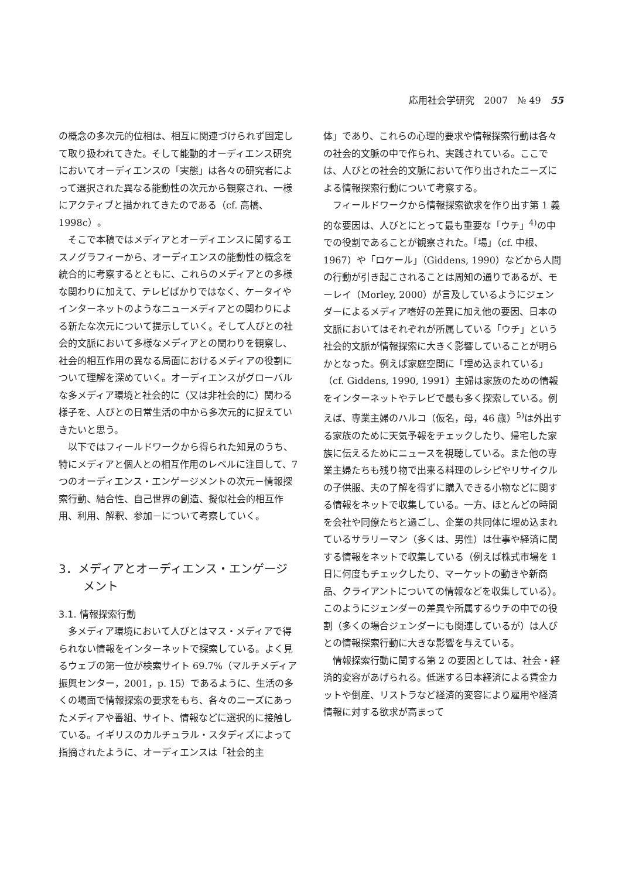応用社会学研究　2007　№ 49　55
の概念の多次元的位相は、相互に関連づけられず固定して取り扱われてきた。そして能動的オーディエンス研究においてオーディエンスの「実態」は各々の研究者によって選択された異なる能動性の次元から観察され、一様にアクティブと描かれてきたのである（cf. 高橋、1998c）。
そこで本稿ではメディアとオーディエンスに関するエスノグラフィーから、オーディエンスの能動性の概念を統合的に考察するとともに、これらのメディアとの多様な関わりに加えて、テレビばかりではなく、ケータイやインターネットのようなニューメディアとの関わりによる新たな次元について提示していく。そして人びとの社会的文脈において多様なメディアとの関わりを観察し、社会的相互作用の異なる局面におけるメディアの役割について理解を深めていく。オーディエンスがグローバルな多メディア環境と社会的に（又は非社会的に）関わる様子を、人びとの日常生活の中から多次元的に捉えていきたいと思う。
以下ではフィールドワークから得られた知見のうち、特にメディアと個人との相互作用のレベルに注目して、7 つのオーディエンス・エンゲージメントの次元－情報探索行動、結合性、自己世界の創造、擬似社会的相互作用、利用、解釈、参加－について考察していく。
3．メディアとオーディエンス・エンゲージメント
3.1. 情報探索行動
多メディア環境において人びとはマス・メディアで得られない情報をインターネットで探索している。よく見るウェブの第一位が検索サイト 69.7%（マルチメディア振興センター，2001，p. 15）であるように、生活の多くの場面で情報探索の要求をもち、各々のニーズにあったメディアや番組、サイト、情報などに選択的に接触している。イギリスのカルチュラル・スタディズによって指摘されたように、オーディエンスは「社会的主
体」であり、これらの心理的要求や情報探索行動は各々の社会的文脈の中で作られ、実践されている。ここでは、人びとの社会的文脈において作り出されたニーズによる情報探索行動について考察する。
フィールドワークから情報探索欲求を作り出す第 1 義的な要因は、人びとにとって最も重要な「ウチ」<sup>4)</sup>の中での役割であることが観察された。「場」（cf. 中根、1967）や「ロケール」（Giddens, 1990）などから人間の行動が引き起こされることは周知の通りであるが、モーレイ（Morley, 2000）が言及しているようにジェンダーによるメディア嗜好の差異に加え他の要因、日本の文脈においてはそれぞれが所属している「ウチ」という社会的文脈が情報探索に大きく影響していることが明らかとなった。例えば家庭空間に「埋め込まれている」（cf. Giddens, 1990, 1991）主婦は家族のための情報をインターネットやテレビで最も多く探索している。例えば、専業主婦のハルコ（仮名，母，46 歳）<sup>5)</sup>は外出する家族のために天気予報をチェックしたり、帰宅した家族に伝えるためにニュースを視聴している。また他の専業主婦たちも残り物で出来る料理のレシピやリサイクルの子供服、夫の了解を得ずに購入できる小物などに関する情報をネットで収集している。一方、ほとんどの時間を会社や同僚たちと過ごし、企業の共同体に埋め込まれているサラリーマン（多くは、男性）は仕事や経済に関する情報をネットで収集している（例えば株式市場を 1 日に何度もチェックしたり、マーケットの動きや新商品、クライアントについての情報などを収集している）。このようにジェンダーの差異や所属するウチの中での役割（多くの場合ジェンダーにも関連しているが）は人びとの情報探索行動に大きな影響を与えている。
情報探索行動に関する第 2 の要因としては、社会・経済的変容があげられる。低迷する日本経済による賃金カットや倒産、リストラなど経済的変容により雇用や経済情報に対する欲求が高まって